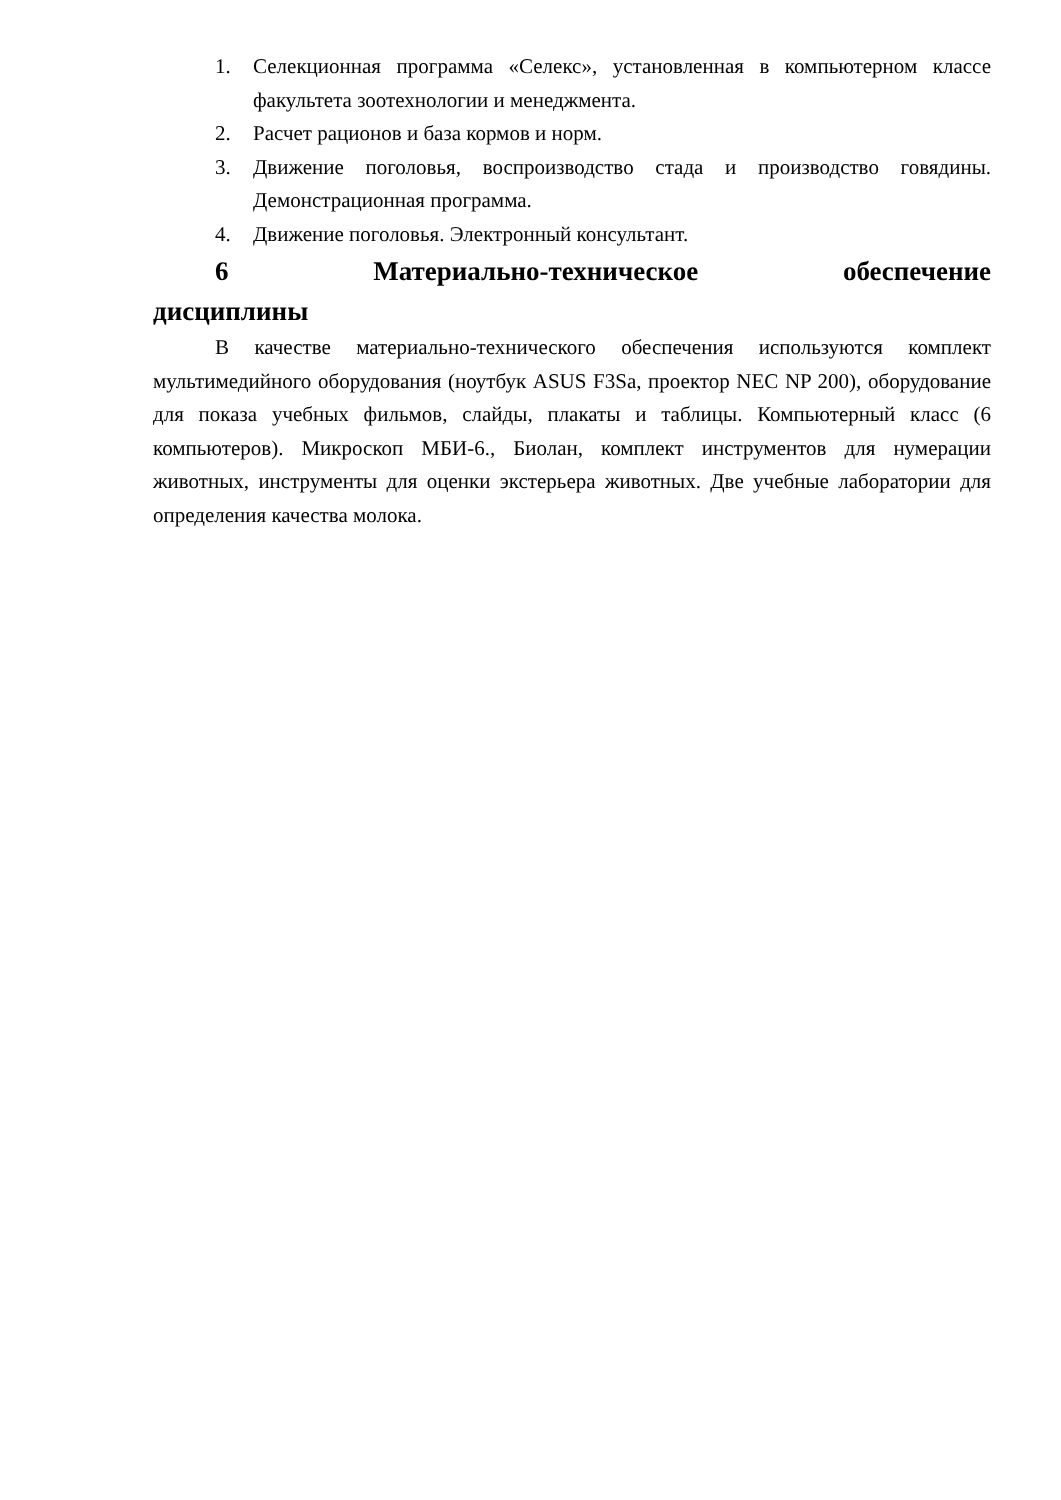1. Селекционная программа «Селекс», установленная в компьютерном классе факультета зоотехнологии и менеджмента.
2. Расчет рационов и база кормов и норм.
3. Движение поголовья, воспроизводство стада и производство говядины. Демонстрационная программа.
4. Движение поголовья. Электронный консультант.
6 Материально-техническое обеспечение
дисциплины
В качестве материально-технического обеспечения используются комплект мультимедийного оборудования (ноутбук ASUS F3Sa, проектор NEC NP 200), оборудование для показа учебных фильмов, слайды, плакаты и таблицы. Компьютерный класс (6 компьютеров). Микроскоп МБИ-6., Биолан, комплект инструментов для нумерации животных, инструменты для оценки экстерьера животных. Две учебные лаборатории для определения качества молока.